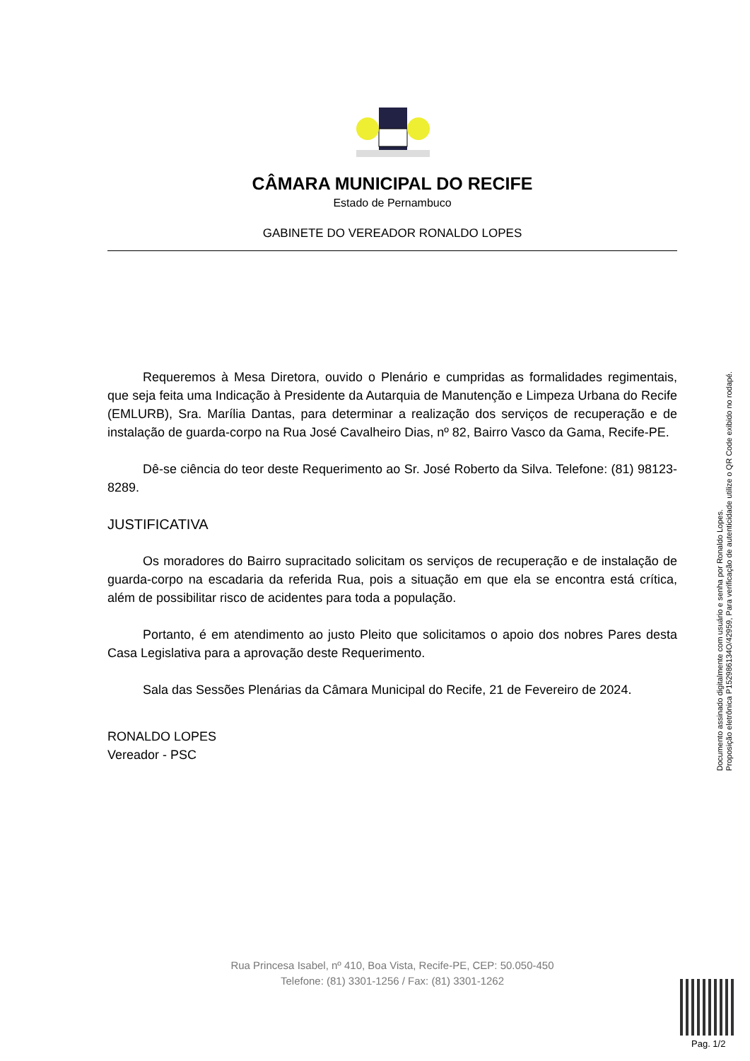CÂMARA MUNICIPAL DO RECIFE
Estado de Pernambuco
GABINETE DO VEREADOR RONALDO LOPES
Requeremos à Mesa Diretora, ouvido o Plenário e cumpridas as formalidades regimentais, que seja feita uma Indicação à Presidente da Autarquia de Manutenção e Limpeza Urbana do Recife (EMLURB), Sra. Marília Dantas, para determinar a realização dos serviços de recuperação e de instalação de guarda-corpo na Rua José Cavalheiro Dias, nº 82, Bairro Vasco da Gama, Recife-PE.
Dê-se ciência do teor deste Requerimento ao Sr. José Roberto da Silva. Telefone: (81) 98123-8289.
JUSTIFICATIVA
Os moradores do Bairro supracitado solicitam os serviços de recuperação e de instalação de guarda-corpo na escadaria da referida Rua, pois a situação em que ela se encontra está crítica, além de possibilitar risco de acidentes para toda a população.
Portanto, é em atendimento ao justo Pleito que solicitamos o apoio dos nobres Pares desta Casa Legislativa para a aprovação deste Requerimento.
Sala das Sessões Plenárias da Câmara Municipal do Recife, 21 de Fevereiro de 2024.
RONALDO LOPES
Vereador - PSC
Documento assinado digitalmente com usuário e senha por Ronaldo Lopes.
Proposição eletrônica P152986134O/42959, Para verificação de autenticidade utilize o QR Code exibido no rodapé.
Rua Princesa Isabel, nº 410, Boa Vista, Recife-PE, CEP: 50.050-450
Telefone: (81) 3301-1256 / Fax: (81) 3301-1262
Pag. 1/2